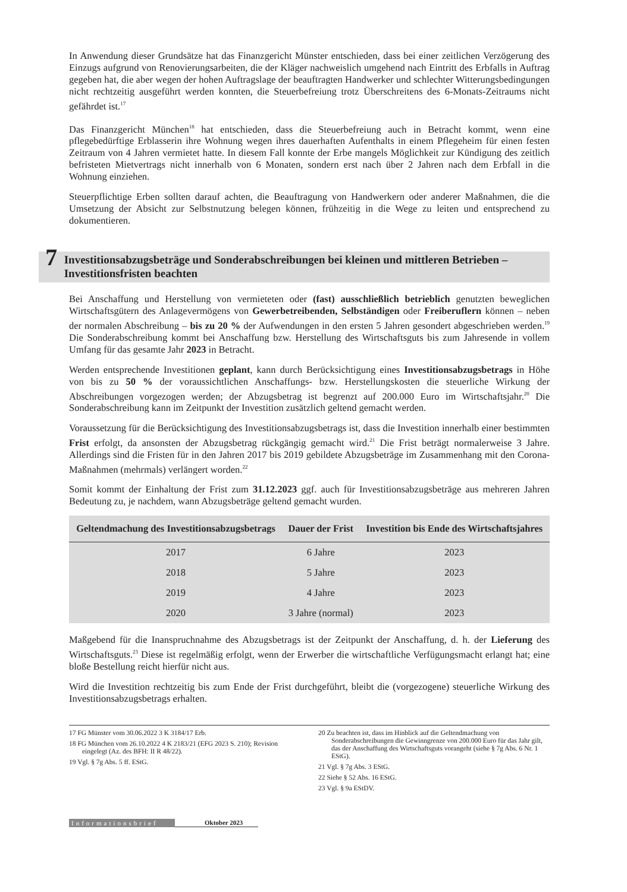In Anwendung dieser Grundsätze hat das Finanzgericht Münster entschieden, dass bei einer zeitlichen Verzögerung des Einzugs aufgrund von Renovierungsarbeiten, die der Kläger nachweislich umgehend nach Eintritt des Erbfalls in Auftrag gegeben hat, die aber wegen der hohen Auftragslage der beauftragten Handwerker und schlechter Witterungsbedingungen nicht rechtzeitig ausgeführt werden konnten, die Steuerbefreiung trotz Überschreitens des 6-Monats-Zeitraums nicht gefährdet ist.<sup>17</sup>
Das Finanzgericht München<sup>18</sup> hat entschieden, dass die Steuerbefreiung auch in Betracht kommt, wenn eine pflegebedürftige Erblasserin ihre Wohnung wegen ihres dauerhaften Aufenthalts in einem Pflegeheim für einen festen Zeitraum von 4 Jahren vermietet hatte. In diesem Fall konnte der Erbe mangels Möglichkeit zur Kündigung des zeitlich befristeten Mietvertrags nicht innerhalb von 6 Monaten, sondern erst nach über 2 Jahren nach dem Erbfall in die Wohnung einziehen.
Steuerpflichtige Erben sollten darauf achten, die Beauftragung von Handwerkern oder anderer Maßnahmen, die die Umsetzung der Absicht zur Selbstnutzung belegen können, frühzeitig in die Wege zu leiten und entsprechend zu dokumentieren.
7
Investitionsabzugsbeträge und Sonderabschreibungen bei kleinen und mittleren Betrieben – Investitionsfristen beachten
Bei Anschaffung und Herstellung von vermieteten oder (fast) ausschließlich betrieblich genutzten beweglichen Wirtschaftsgütern des Anlagevermögens von Gewerbetreibenden, Selbständigen oder Freiberuflern können – neben der normalen Abschreibung – bis zu 20 % der Aufwendungen in den ersten 5 Jahren gesondert abgeschrieben werden.<sup>19</sup> Die Sonderabschreibung kommt bei Anschaffung bzw. Herstellung des Wirtschaftsguts bis zum Jahresende in vollem Umfang für das gesamte Jahr 2023 in Betracht.
Werden entsprechende Investitionen geplant, kann durch Berücksichtigung eines Investitionsabzugsbetrags in Höhe von bis zu 50 % der voraussichtlichen Anschaffungs- bzw. Herstellungskosten die steuerliche Wirkung der Abschreibungen vorgezogen werden; der Abzugsbetrag ist begrenzt auf 200.000 Euro im Wirtschaftsjahr.<sup>20</sup> Die Sonderabschreibung kann im Zeitpunkt der Investition zusätzlich geltend gemacht werden.
Voraussetzung für die Berücksichtigung des Investitionsabzugsbetrags ist, dass die Investition innerhalb einer bestimmten Frist erfolgt, da ansonsten der Abzugsbetrag rückgängig gemacht wird.<sup>21</sup> Die Frist beträgt normalerweise 3 Jahre. Allerdings sind die Fristen für in den Jahren 2017 bis 2019 gebildete Abzugsbeträge im Zusammenhang mit den Corona-Maßnahmen (mehrmals) verlängert worden.<sup>22</sup>
Somit kommt der Einhaltung der Frist zum 31.12.2023 ggf. auch für Investitionsabzugsbeträge aus mehreren Jahren Bedeutung zu, je nachdem, wann Abzugsbeträge geltend gemacht wurden.
| Geltendmachung des Investitionsabzugsbetrags | Dauer der Frist | Investition bis Ende des Wirtschaftsjahres |
| --- | --- | --- |
| 2017 | 6 Jahre | 2023 |
| 2018 | 5 Jahre | 2023 |
| 2019 | 4 Jahre | 2023 |
| 2020 | 3 Jahre (normal) | 2023 |
Maßgebend für die Inanspruchnahme des Abzugsbetrags ist der Zeitpunkt der Anschaffung, d. h. der Lieferung des Wirtschaftsguts.<sup>23</sup> Diese ist regelmäßig erfolgt, wenn der Erwerber die wirtschaftliche Verfügungsmacht erlangt hat; eine bloße Bestellung reicht hierfür nicht aus.
Wird die Investition rechtzeitig bis zum Ende der Frist durchgeführt, bleibt die (vorgezogene) steuerliche Wirkung des Investitionsabzugsbetrags erhalten.
17 FG Münster vom 30.06.2022 3 K 3184/17 Erb.
18 FG München vom 26.10.2022 4 K 2183/21 (EFG 2023 S. 210); Revision eingelegt (Az. des BFH: II R 48/22).
19 Vgl. § 7g Abs. 5 ff. EStG.
20 Zu beachten ist, dass im Hinblick auf die Geltendmachung von Sonderabschreibungen die Gewinngrenze von 200.000 Euro für das Jahr gilt, das der Anschaffung des Wirtschaftsguts vorangeht (siehe § 7g Abs. 6 Nr. 1 EStG).
21 Vgl. § 7g Abs. 3 EStG.
22 Siehe § 52 Abs. 16 EStG.
23 Vgl. § 9a EStDV.
Informationsbrief Oktober 2023